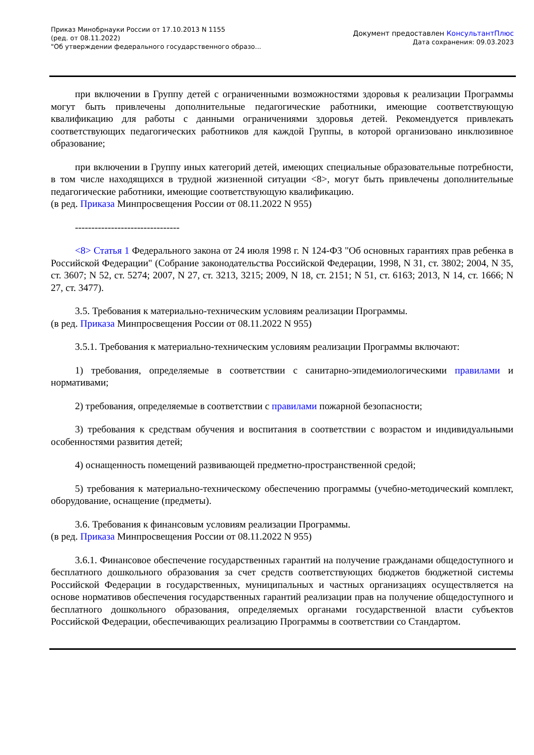Приказ Минобрнауки России от 17.10.2013 N 1155
(ред. от 08.11.2022)
"Об утверждении федерального государственного образо...
Документ предоставлен КонсультантПлюс
Дата сохранения: 09.03.2023
при включении в Группу детей с ограниченными возможностями здоровья к реализации Программы могут быть привлечены дополнительные педагогические работники, имеющие соответствующую квалификацию для работы с данными ограничениями здоровья детей. Рекомендуется привлекать соответствующих педагогических работников для каждой Группы, в которой организовано инклюзивное образование;
при включении в Группу иных категорий детей, имеющих специальные образовательные потребности, в том числе находящихся в трудной жизненной ситуации <8>, могут быть привлечены дополнительные педагогические работники, имеющие соответствующую квалификацию.
(в ред. Приказа Минпросвещения России от 08.11.2022 N 955)
--------------------------------
<8> Статья 1 Федерального закона от 24 июля 1998 г. N 124-ФЗ "Об основных гарантиях прав ребенка в Российской Федерации" (Собрание законодательства Российской Федерации, 1998, N 31, ст. 3802; 2004, N 35, ст. 3607; N 52, ст. 5274; 2007, N 27, ст. 3213, 3215; 2009, N 18, ст. 2151; N 51, ст. 6163; 2013, N 14, ст. 1666; N 27, ст. 3477).
3.5. Требования к материально-техническим условиям реализации Программы.
(в ред. Приказа Минпросвещения России от 08.11.2022 N 955)
3.5.1. Требования к материально-техническим условиям реализации Программы включают:
1) требования, определяемые в соответствии с санитарно-эпидемиологическими правилами и нормативами;
2) требования, определяемые в соответствии с правилами пожарной безопасности;
3) требования к средствам обучения и воспитания в соответствии с возрастом и индивидуальными особенностями развития детей;
4) оснащенность помещений развивающей предметно-пространственной средой;
5) требования к материально-техническому обеспечению программы (учебно-методический комплект, оборудование, оснащение (предметы).
3.6. Требования к финансовым условиям реализации Программы.
(в ред. Приказа Минпросвещения России от 08.11.2022 N 955)
3.6.1. Финансовое обеспечение государственных гарантий на получение гражданами общедоступного и бесплатного дошкольного образования за счет средств соответствующих бюджетов бюджетной системы Российской Федерации в государственных, муниципальных и частных организациях осуществляется на основе нормативов обеспечения государственных гарантий реализации прав на получение общедоступного и бесплатного дошкольного образования, определяемых органами государственной власти субъектов Российской Федерации, обеспечивающих реализацию Программы в соответствии со Стандартом.